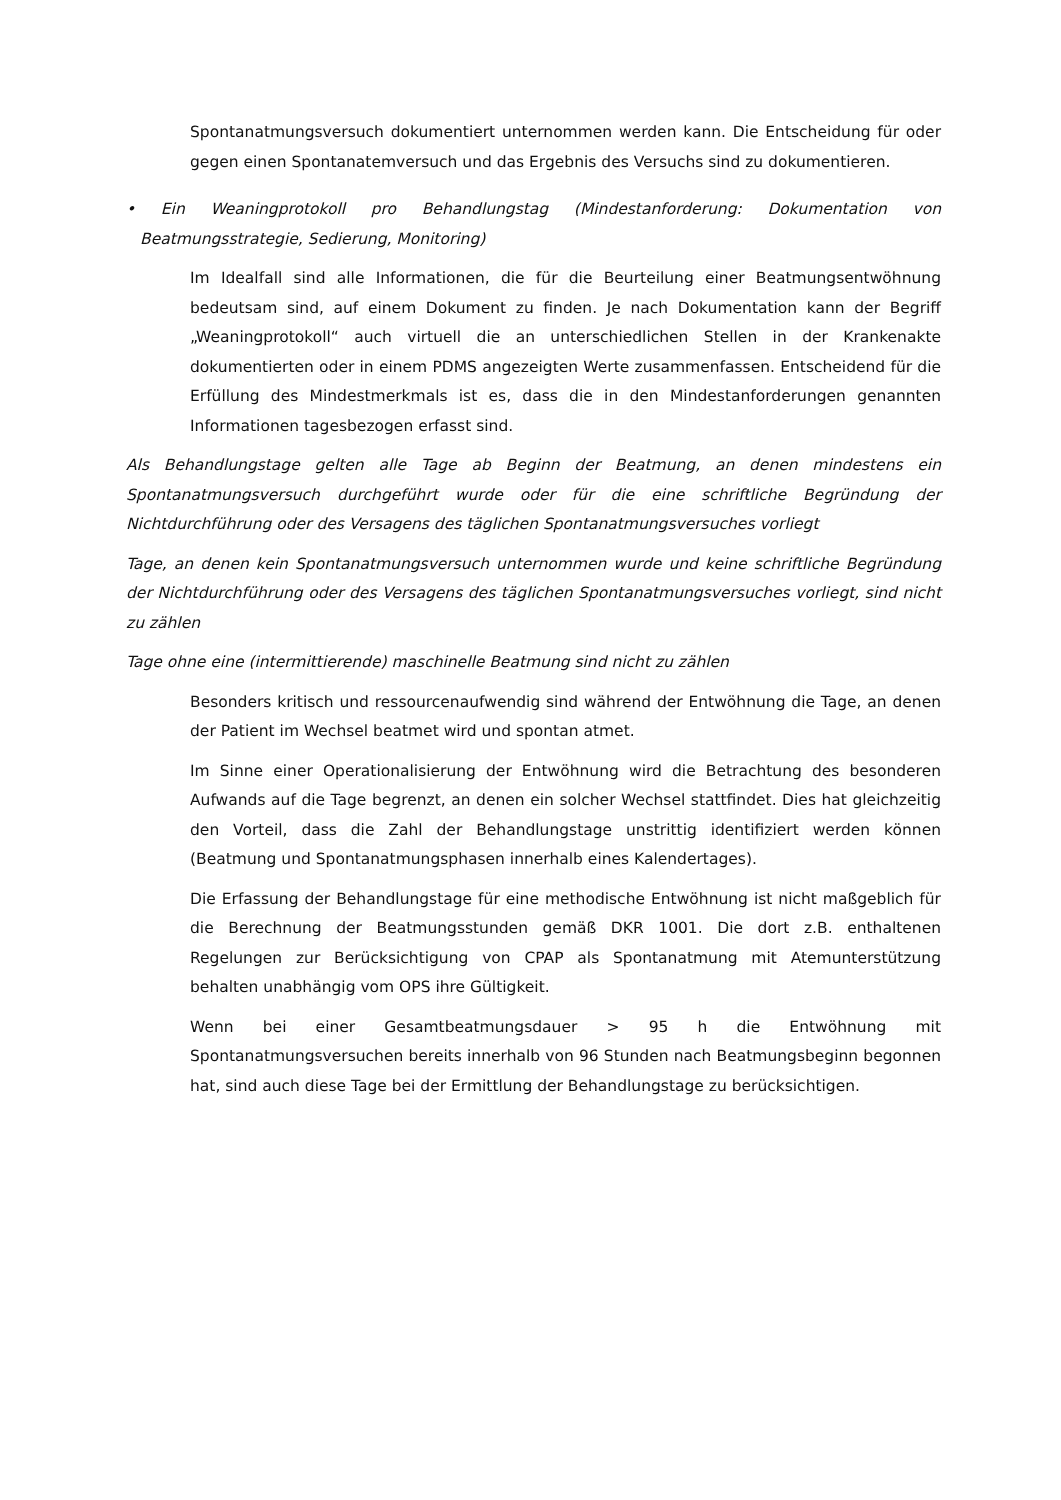Spontanatmungsversuch dokumentiert unternommen werden kann. Die Entscheidung für oder gegen einen Spontanatemversuch und das Ergebnis des Versuchs sind zu dokumentieren.
• Ein Weaningprotokoll pro Behandlungstag (Mindestanforderung: Dokumentation von Beatmungsstrategie, Sedierung, Monitoring)
Im Idealfall sind alle Informationen, die für die Beurteilung einer Beatmungsentwöhnung bedeutsam sind, auf einem Dokument zu finden. Je nach Dokumentation kann der Begriff „Weaningprotokoll“ auch virtuell die an unterschiedlichen Stellen in der Krankenakte dokumentierten oder in einem PDMS angezeigten Werte zusammenfassen. Entscheidend für die Erfüllung des Mindestmerkmals ist es, dass die in den Mindestanforderungen genannten Informationen tagesbezogen erfasst sind.
Als Behandlungstage gelten alle Tage ab Beginn der Beatmung, an denen mindestens ein Spontanatmungsversuch durchgeführt wurde oder für die eine schriftliche Begründung der Nichtdurchführung oder des Versagens des täglichen Spontanatmungsversuches vorliegt
Tage, an denen kein Spontanatmungsversuch unternommen wurde und keine schriftliche Begründung der Nichtdurchführung oder des Versagens des täglichen Spontanatmungsversuches vorliegt, sind nicht zu zählen
Tage ohne eine (intermittierende) maschinelle Beatmung sind nicht zu zählen
Besonders kritisch und ressourcenaufwendig sind während der Entwöhnung die Tage, an denen der Patient im Wechsel beatmet wird und spontan atmet.
Im Sinne einer Operationalisierung der Entwöhnung wird die Betrachtung des besonderen Aufwands auf die Tage begrenzt, an denen ein solcher Wechsel stattfindet. Dies hat gleichzeitig den Vorteil, dass die Zahl der Behandlungstage unstrittig identifiziert werden können (Beatmung und Spontanatmungsphasen innerhalb eines Kalendertages).
Die Erfassung der Behandlungstage für eine methodische Entwöhnung ist nicht maßgeblich für die Berechnung der Beatmungsstunden gemäß DKR 1001. Die dort z.B. enthaltenen Regelungen zur Berücksichtigung von CPAP als Spontanatmung mit Atemunterstützung behalten unabhängig vom OPS ihre Gültigkeit.
Wenn bei einer Gesamtbeatmungsdauer > 95 h die Entwöhnung mit Spontanatmungsversuchen bereits innerhalb von 96 Stunden nach Beatmungsbeginn begonnen hat, sind auch diese Tage bei der Ermittlung der Behandlungstage zu berücksichtigen.